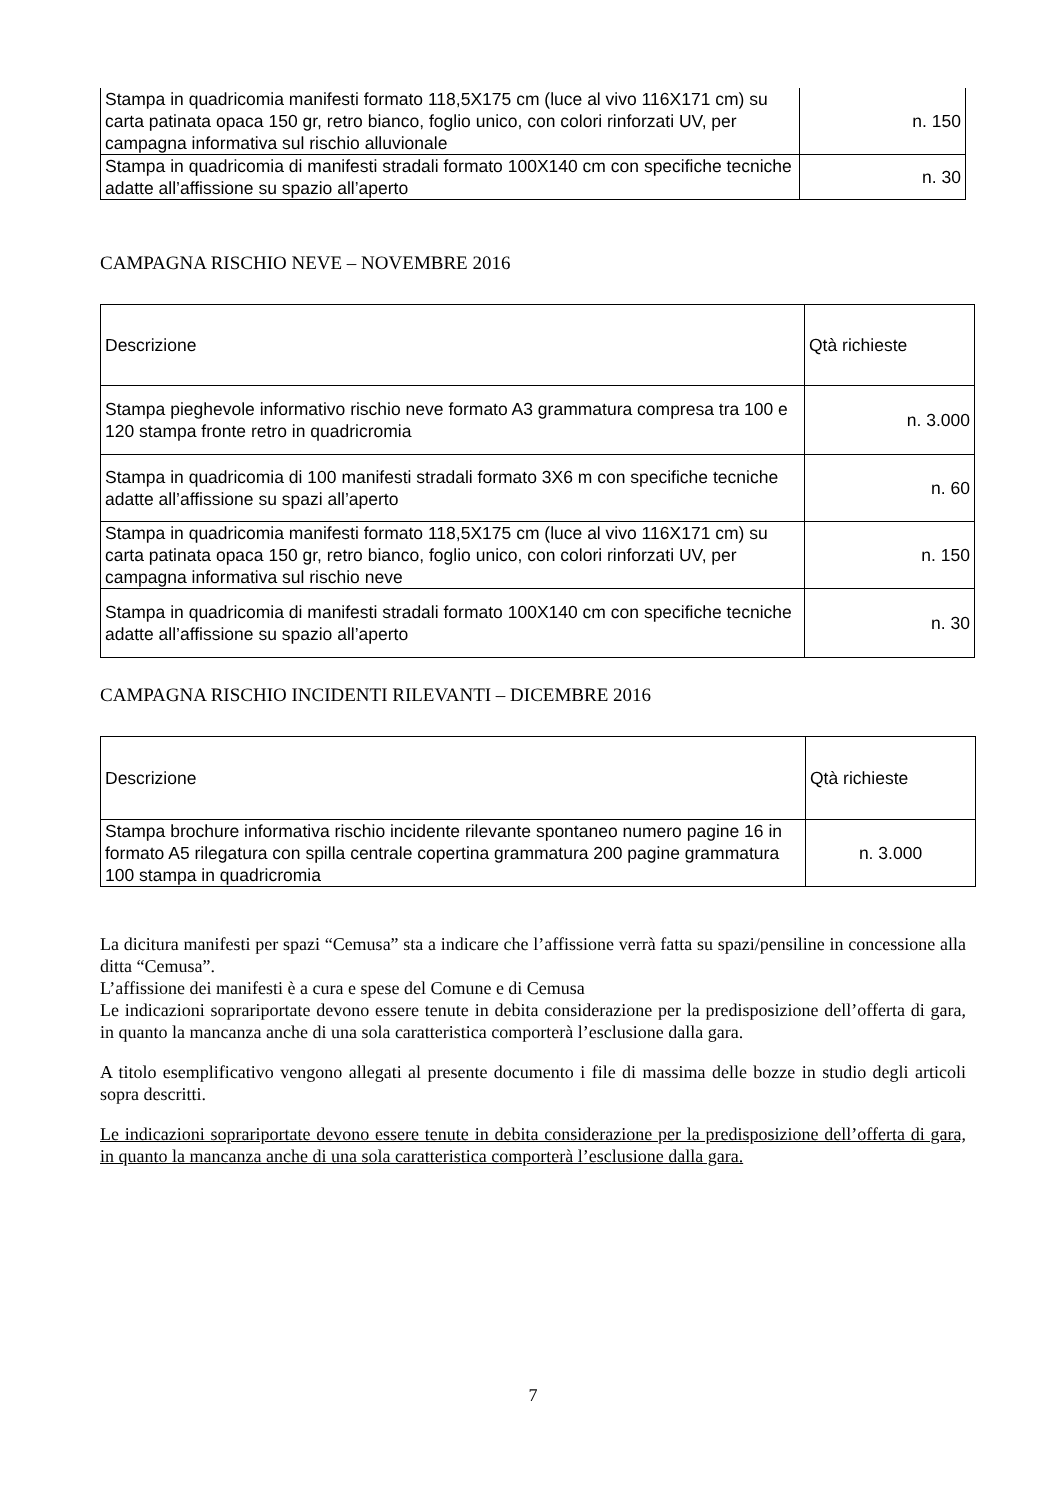| Stampa in quadricomia manifesti formato 118,5X175 cm (luce al vivo 116X171 cm) su carta patinata opaca 150 gr, retro bianco, foglio unico, con colori rinforzati UV, per campagna informativa sul rischio alluvionale | n. 150 |
| Stampa in quadricomia di manifesti stradali formato 100X140 cm con specifiche tecniche adatte all’affissione su spazio all’aperto | n. 30 |
CAMPAGNA RISCHIO NEVE – NOVEMBRE 2016
| Descrizione | Qtà richieste |
| Stampa pieghevole informativo rischio neve formato A3 grammatura compresa tra 100 e 120 stampa fronte retro in quadricromia | n. 3.000 |
| Stampa in quadricomia di 100 manifesti stradali formato 3X6 m con specifiche tecniche adatte all’affissione su spazi all’aperto | n. 60 |
| Stampa in quadricomia manifesti formato 118,5X175 cm (luce al vivo 116X171 cm) su carta patinata opaca 150 gr, retro bianco, foglio unico, con colori rinforzati UV, per campagna informativa sul rischio neve | n. 150 |
| Stampa in quadricomia di manifesti stradali formato 100X140 cm con specifiche tecniche adatte all’affissione su spazio all’aperto | n. 30 |
CAMPAGNA RISCHIO INCIDENTI RILEVANTI – DICEMBRE 2016
| Descrizione | Qtà richieste |
| Stampa brochure informativa rischio incidente rilevante spontaneo numero pagine 16 in formato A5 rilegatura con spilla centrale copertina grammatura 200 pagine grammatura 100 stampa in quadricromia | n. 3.000 |
La dicitura manifesti per spazi “Cemusa” sta a indicare che l’affissione verrà fatta su spazi/pensiline in concessione alla ditta “Cemusa”.
L’affissione dei manifesti è a cura e spese del Comune e di Cemusa
Le indicazioni soprariportate devono essere tenute in debita considerazione per la predisposizione dell’offerta di gara, in quanto la mancanza anche di una sola caratteristica comporterà l’esclusione dalla gara.
A titolo esemplificativo vengono allegati al presente documento i file di massima delle bozze in studio degli articoli sopra descritti.
Le indicazioni soprariportate devono essere tenute in debita considerazione per la predisposizione dell’offerta di gara, in quanto la mancanza anche di una sola caratteristica comporterà l’esclusione dalla gara.
7